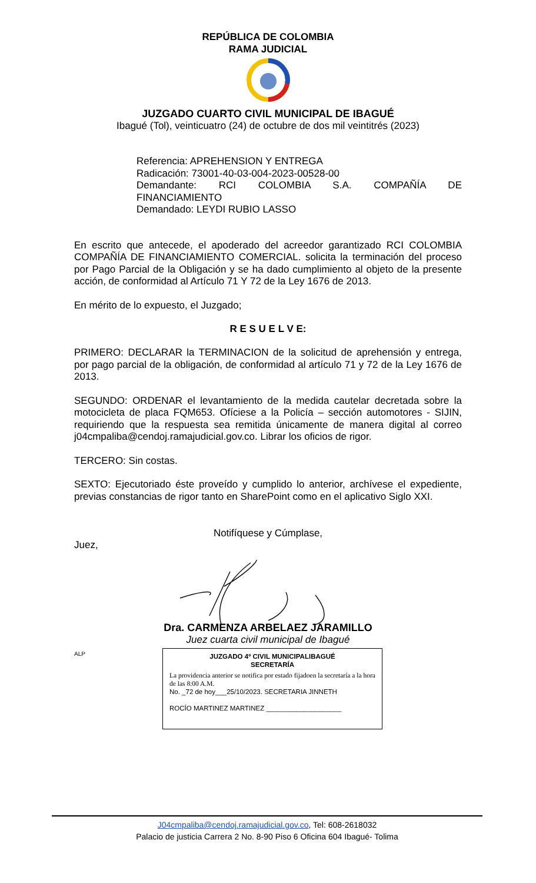REPÚBLICA DE COLOMBIA
RAMA JUDICIAL
JUZGADO CUARTO CIVIL MUNICIPAL DE IBAGUÉ
Ibagué (Tol), veinticuatro (24) de octubre de dos mil veintitrés (2023)
Referencia: APREHENSION Y ENTREGA
Radicación: 73001-40-03-004-2023-00528-00
Demandante: RCI COLOMBIA S.A. COMPAÑÍA DE FINANCIAMIENTO
Demandado: LEYDI RUBIO LASSO
En escrito que antecede, el apoderado del acreedor garantizado RCI COLOMBIA COMPAÑÍA DE FINANCIAMIENTO COMERCIAL. solicita la terminación del proceso por Pago Parcial de la Obligación y se ha dado cumplimiento al objeto de la presente acción, de conformidad al Artículo 71 Y 72 de la Ley 1676 de 2013.
En mérito de lo expuesto, el Juzgado;
R E S U E L V E:
PRIMERO: DECLARAR la TERMINACION de la solicitud de aprehensión y entrega, por pago parcial de la obligación, de conformidad al artículo 71 y 72 de la Ley 1676 de 2013.
SEGUNDO: ORDENAR el levantamiento de la medida cautelar decretada sobre la motocicleta de placa FQM653. Ofíciese a la Policía – sección automotores - SIJIN, requiriendo que la respuesta sea remitida únicamente de manera digital al correo j04cmpaliba@cendoj.ramajudicial.gov.co. Librar los oficios de rigor.
TERCERO: Sin costas.
SEXTO: Ejecutoriado éste proveído y cumplido lo anterior, archívese el expediente, previas constancias de rigor tanto en SharePoint como en el aplicativo Siglo XXI.
Notifíquese y Cúmplase,
Juez,
Dra. CARMENZA ARBELAEZ JARAMILLO
Juez cuarta civil municipal de Ibagué
ALP
JUZGADO 4º CIVIL MUNICIPALIBAGUÉ
SECRETARÍA
La providencia anterior se notifica por estado fijadoen la secretaría a la hora de las 8:00 A.M.
No. _72 de hoy___25/10/2023. SECRETARIA JINNETH
ROCÍO MARTINEZ MARTINEZ ____________________
J04cmpaliba@cendoj.ramajudicial.gov.co, Tel: 608-2618032
Palacio de justicia Carrera 2 No. 8-90 Piso 6 Oficina 604 Ibagué- Tolima